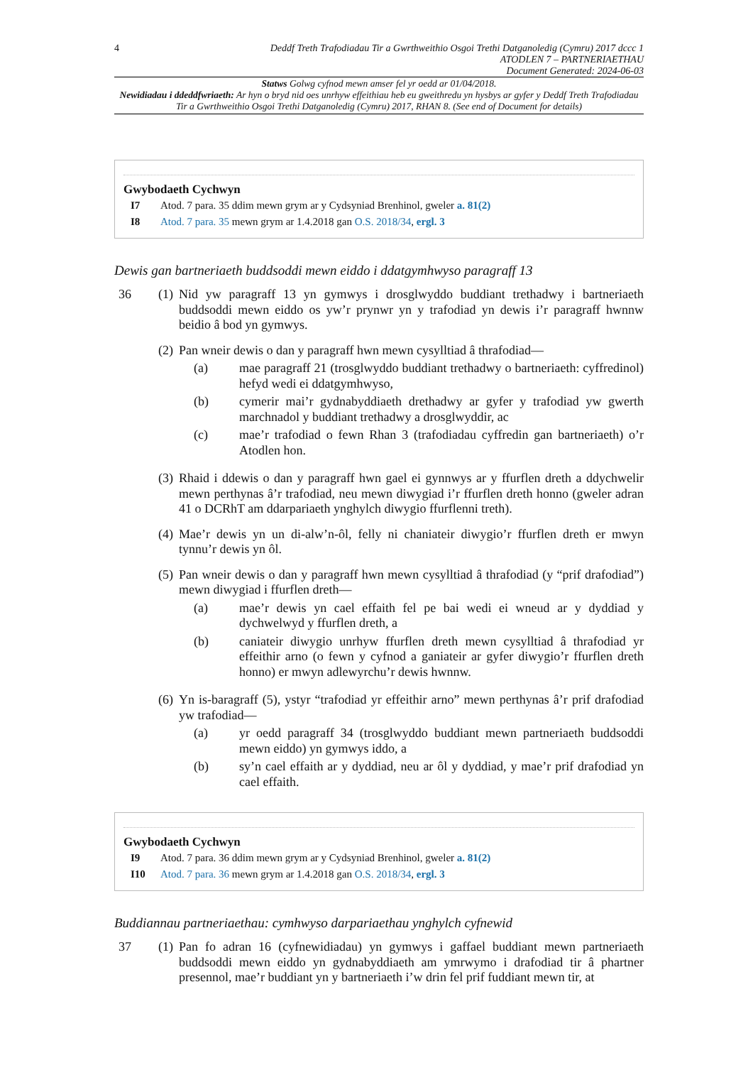4 Deddf Treth Trafodiadau Tir a Gwrthweithio Osgoi Trethi Datganoledig (Cymru) 2017 dccc 1
ATODLEN 7 – PARTNERIAETHAU
Document Generated: 2024-06-03
Statws Golwg cyfnod mewn amser fel yr oedd ar 01/04/2018.
Newidiadau i ddeddfwriaeth: Ar hyn o bryd nid oes unrhyw effeithiau heb eu gweithredu yn hysbys ar gyfer y Deddf Treth Trafodiadau Tir a Gwrthweithio Osgoi Trethi Datganoledig (Cymru) 2017, RHAN 8. (See end of Document for details)
Gwybodaeth Cychwyn
I7 Atod. 7 para. 35 ddim mewn grym ar y Cydsyniad Brenhinol, gweler a. 81(2)
I8 Atod. 7 para. 35 mewn grym ar 1.4.2018 gan O.S. 2018/34, ergl. 3
Dewis gan bartneriaeth buddsoddi mewn eiddo i ddatgymhwyso paragraff 13
36 (1)
Nid yw paragraff 13 yn gymwys i drosglwyddo buddiant trethadwy i bartneriaeth buddsoddi mewn eiddo os yw’r prynwr yn y trafodiad yn dewis i’r paragraff hwnnw beidio â bod yn gymwys.
(2)
Pan wneir dewis o dan y paragraff hwn mewn cysylltiad â thrafodiad—
(a) mae paragraff 21 (trosglwyddo buddiant trethadwy o bartneriaeth: cyffredinol) hefyd wedi ei ddatgymhwyso,
(b) cymerir mai’r gydnabyddiaeth drethadwy ar gyfer y trafodiad yw gwerth marchnadol y buddiant trethadwy a drosglwyddir, ac
(c) mae’r trafodiad o fewn Rhan 3 (trafodiadau cyffredin gan bartneriaeth) o’r Atodlen hon.
(3)
Rhaid i ddewis o dan y paragraff hwn gael ei gynnwys ar y ffurflen dreth a ddychwelir mewn perthynas â’r trafodiad, neu mewn diwygiad i’r ffurflen dreth honno (gweler adran 41 o DCRhT am ddarpariaeth ynghylch diwygio ffurflenni treth).
(4)
Mae’r dewis yn un di-alw’n-ôl, felly ni chaniateir diwygio’r ffurflen dreth er mwyn tynnu’r dewis yn ôl.
(5)
Pan wneir dewis o dan y paragraff hwn mewn cysylltiad â thrafodiad (y “prif drafodiad”) mewn diwygiad i ffurflen dreth—
(a) mae’r dewis yn cael effaith fel pe bai wedi ei wneud ar y dyddiad y dychwelwyd y ffurflen dreth, a
(b) caniateir diwygio unrhyw ffurflen dreth mewn cysylltiad â thrafodiad yr effeithir arno (o fewn y cyfnod a ganiateir ar gyfer diwygio’r ffurflen dreth honno) er mwyn adlewyrchu’r dewis hwnnw.
(6)
Yn is-baragraff (5), ystyr “trafodiad yr effeithir arno” mewn perthynas â’r prif drafodiad yw trafodiad—
(a) yr oedd paragraff 34 (trosglwyddo buddiant mewn partneriaeth buddsoddi mewn eiddo) yn gymwys iddo, a
(b) sy’n cael effaith ar y dyddiad, neu ar ôl y dyddiad, y mae’r prif drafodiad yn cael effaith.
Gwybodaeth Cychwyn
I9 Atod. 7 para. 36 ddim mewn grym ar y Cydsyniad Brenhinol, gweler a. 81(2)
I10 Atod. 7 para. 36 mewn grym ar 1.4.2018 gan O.S. 2018/34, ergl. 3
Buddiannau partneriaethau: cymhwyso darpariaethau ynghylch cyfnewid
37 (1)
Pan fo adran 16 (cyfnewidiadau) yn gymwys i gaffael buddiant mewn partneriaeth buddsoddi mewn eiddo yn gydnabyddiaeth am ymrwymo i drafodiad tir â phartner presennol, mae’r buddiant yn y bartneriaeth i’w drin fel prif fuddiant mewn tir, at